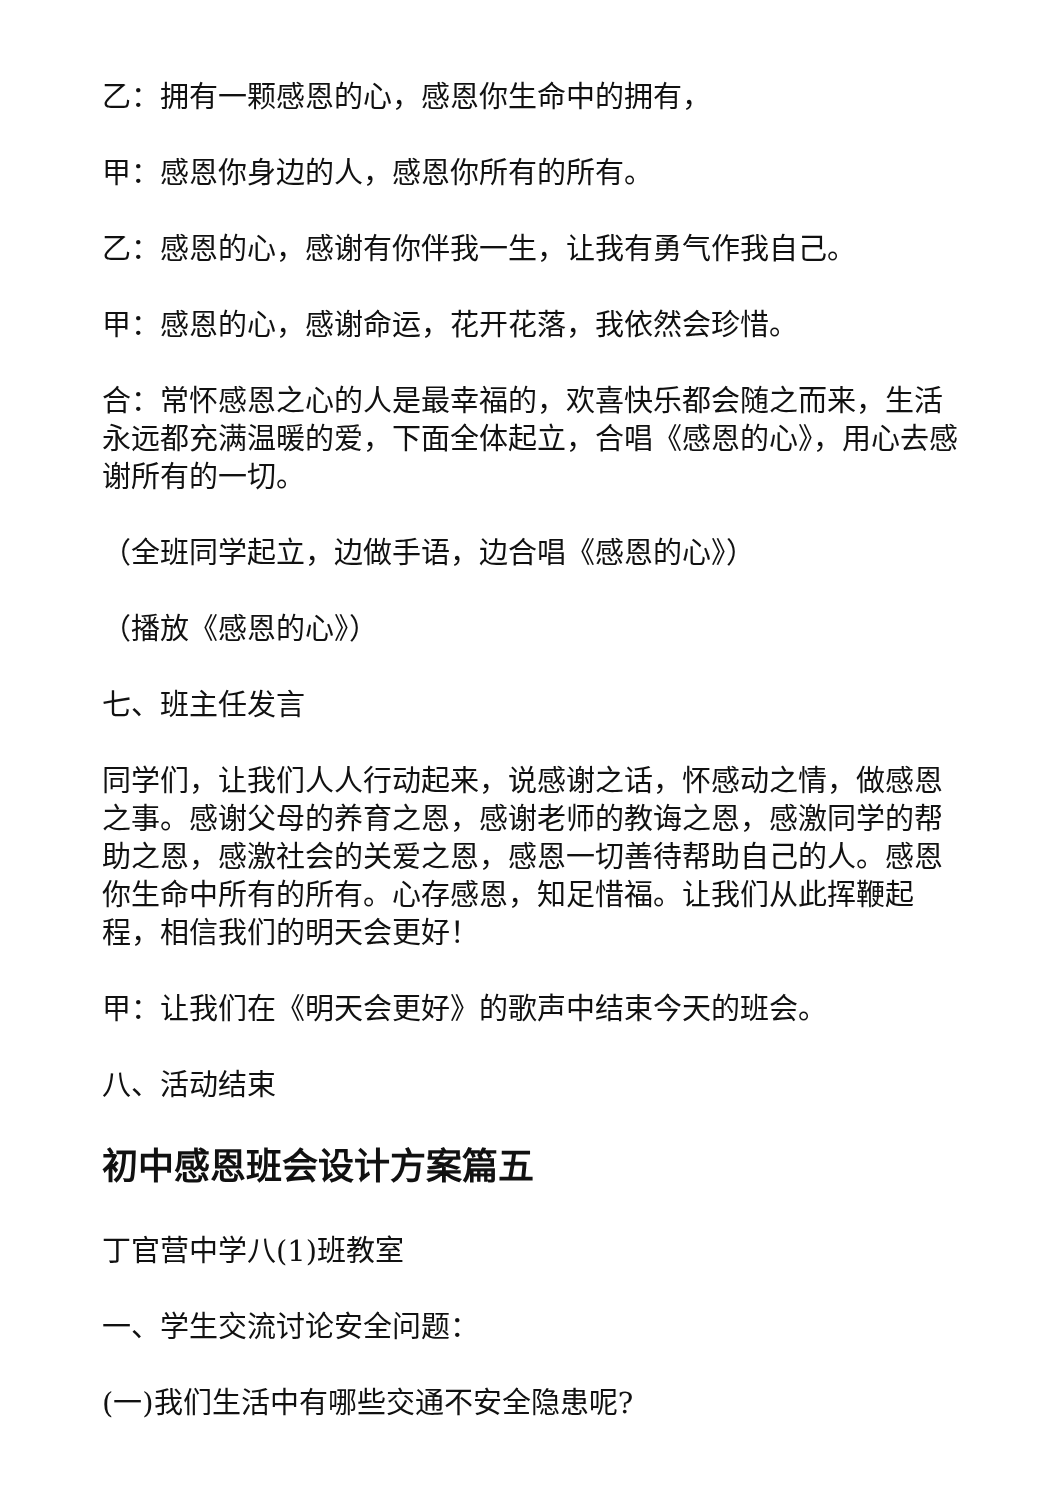乙：拥有一颗感恩的心，感恩你生命中的拥有，
甲：感恩你身边的人，感恩你所有的所有。
乙：感恩的心，感谢有你伴我一生，让我有勇气作我自己。
甲：感恩的心，感谢命运，花开花落，我依然会珍惜。
合：常怀感恩之心的人是最幸福的，欢喜快乐都会随之而来，生活永远都充满温暖的爱，下面全体起立，合唱《感恩的心》，用心去感谢所有的一切。
（全班同学起立，边做手语，边合唱《感恩的心》）
（播放《感恩的心》）
七、班主任发言
同学们，让我们人人行动起来，说感谢之话，怀感动之情，做感恩之事。感谢父母的养育之恩，感谢老师的教诲之恩，感激同学的帮助之恩，感激社会的关爱之恩，感恩一切善待帮助自己的人。感恩你生命中所有的所有。心存感恩，知足惜福。让我们从此挥鞭起程，相信我们的明天会更好！
甲：让我们在《明天会更好》的歌声中结束今天的班会。
八、活动结束
初中感恩班会设计方案篇五
丁官营中学八(1)班教室
一、学生交流讨论安全问题：
(一)我们生活中有哪些交通不安全隐患呢?